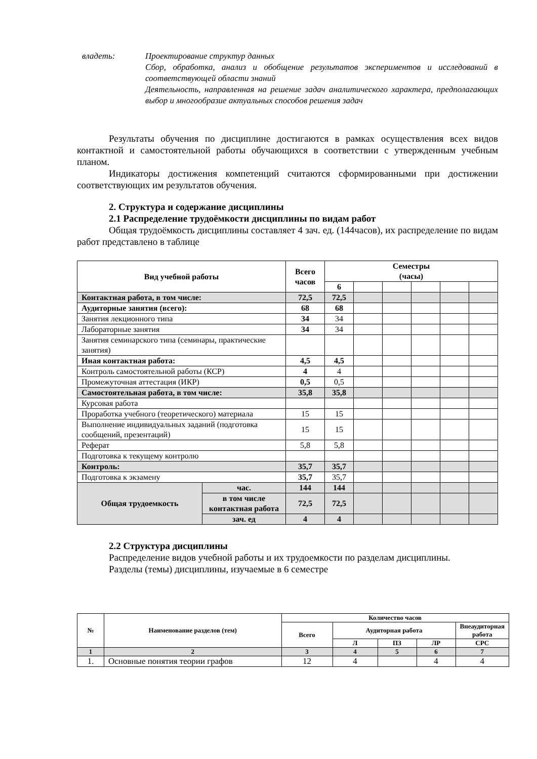владеть: Проектирование структур данных
Сбор, обработка, анализ и обобщение результатов экспериментов и исследований в соответствующей области знаний
Деятельность, направленная на решение задач аналитического характера, предполагающих выбор и многообразие актуальных способов решения задач
Результаты обучения по дисциплине достигаются в рамках осуществления всех видов контактной и самостоятельной работы обучающихся в соответствии с утвержденным учебным планом.
Индикаторы достижения компетенций считаются сформированными при достижении соответствующих им результатов обучения.
2. Структура и содержание дисциплины
2.1 Распределение трудоёмкости дисциплины по видам работ
Общая трудоёмкость дисциплины составляет 4 зач. ед. (144часов), их распределение по видам работ представлено в таблице
| Вид учебной работы | | Всего часов | Семестры (часы) | | | | | |
| | | | 6 | | | | | |
| Контактная работа, в том числе: | | 72,5 | 72,5 | | | | | |
| Аудиторные занятия (всего): | | 68 | 68 | | | | | |
| Занятия лекционного типа | | 34 | 34 | | | | | |
| Лабораторные занятия | | 34 | 34 | | | | | |
| Занятия семинарского типа (семинары, практические занятия) | | | | | | | | |
| Иная контактная работа: | | 4,5 | 4,5 | | | | | |
| Контроль самостоятельной работы (КСР) | | 4 | 4 | | | | | |
| Промежуточная аттестация (ИКР) | | 0,5 | 0,5 | | | | | |
| Самостоятельная работа, в том числе: | | 35,8 | 35,8 | | | | | |
| Курсовая работа | | | | | | | | |
| Проработка учебного (теоретического) материала | | 15 | 15 | | | | | |
| Выполнение индивидуальных заданий (подготовка сообщений, презентаций) | | 15 | 15 | | | | | |
| Реферат | | 5,8 | 5,8 | | | | | |
| Подготовка к текущему контролю | | | | | | | | |
| Контроль: | | 35,7 | 35,7 | | | | | |
| Подготовка к экзамену | | 35,7 | 35,7 | | | | | |
| Общая трудоемкость | час. | 144 | 144 | | | | | |
| | в том числе контактная работа | 72,5 | 72,5 | | | | | |
| | зач. ед | 4 | 4 | | | | | |
2.2 Структура дисциплины
Распределение видов учебной работы и их трудоемкости по разделам дисциплины.
Разделы (темы) дисциплины, изучаемые в 6 семестре
| № | Наименование разделов (тем) | Количество часов | | | | |
| --- | --- | --- | --- | --- | --- | --- |
| | | Всего | Аудиторная работа | | | Внеаудиторная работа |
| | | | Л | ПЗ | ЛР | СРС |
| 1 | 2 | 3 | 4 | 5 | 6 | 7 |
| 1. | Основные понятия теории графов | 12 | 4 | | 4 | 4 |